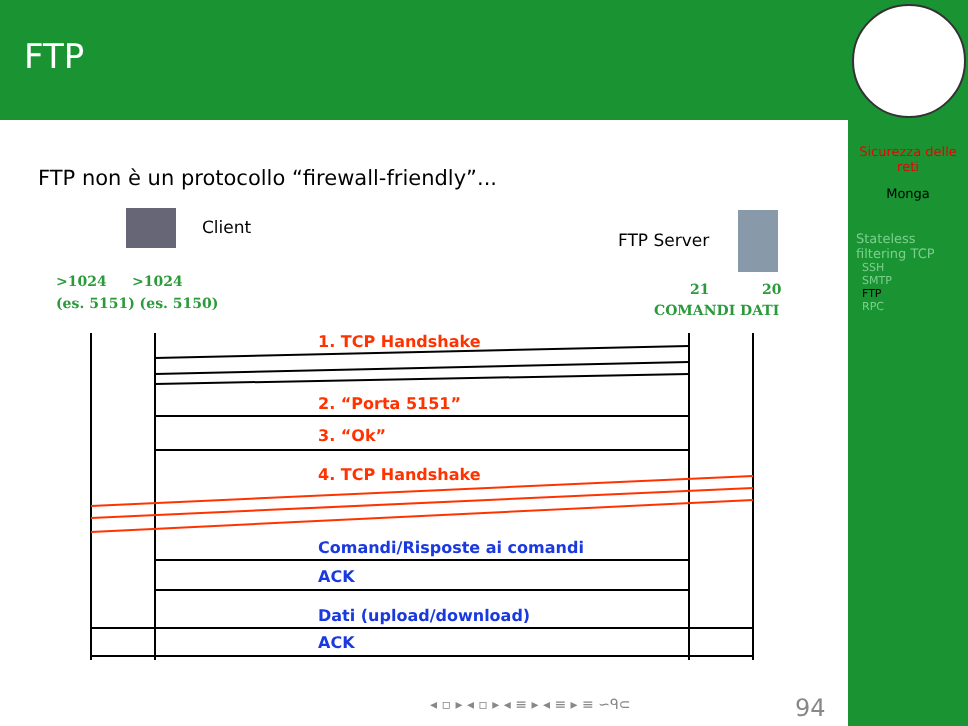FTP
Sicurezza delle reti
Monga
Stateless filtering TCP
SSH
SMTP
FTP
RPC
FTP non è un protocollo “firewall-friendly”...
Client
FTP Server
>1024
>1024
(es. 5151) (es. 5150)
21
20
COMANDI DATI
1. TCP Handshake
2. “Porta 5151”
3. “Ok”
4. TCP Handshake
Comandi/Risposte ai comandi
ACK
Dati (upload/download)
ACK
◂ ▫ ▸ ◂ ▫ ▸ ◂ ≡ ▸ ◂ ≡ ▸ ≡ ∽ᑫ⊂ 94